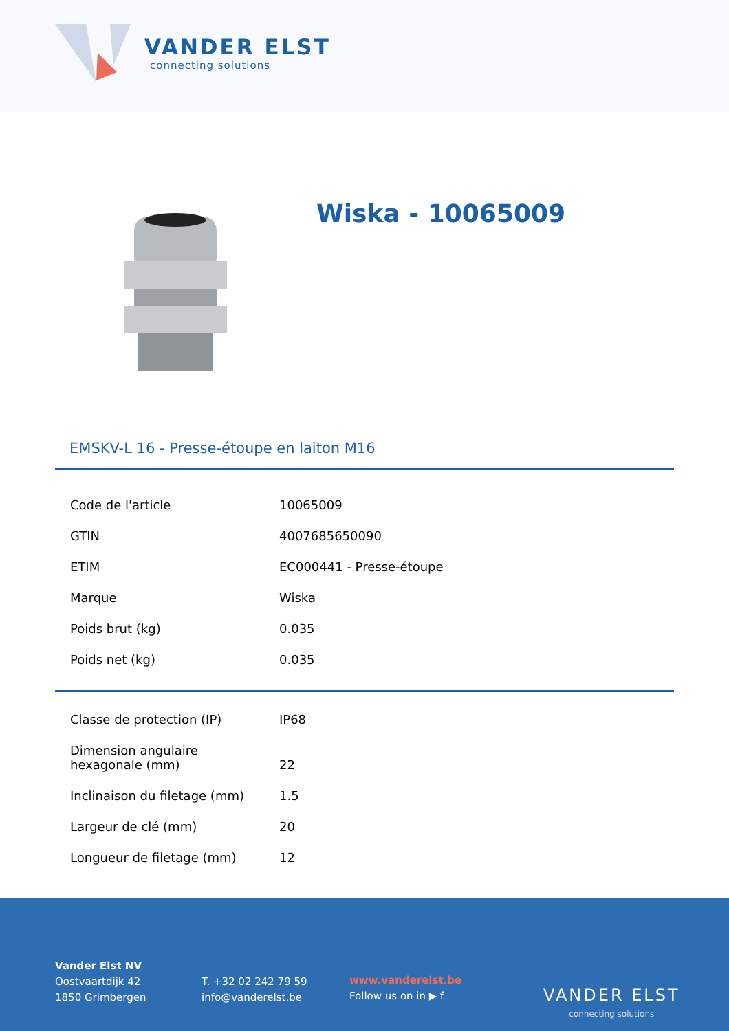VANDER ELST
connecting solutions
Wiska - 10065009
EMSKV-L 16 - Presse-étoupe en laiton M16
| Code de l'article | 10065009 |
| GTIN | 4007685650090 |
| ETIM | EC000441 - Presse-étoupe |
| Marque | Wiska |
| Poids brut (kg) | 0.035 |
| Poids net (kg) | 0.035 |
| Classe de protection (IP) | IP68 |
| Dimension angulaire hexagonale (mm) | 22 |
| Inclinaison du filetage (mm) | 1.5 |
| Largeur de clé (mm) | 20 |
| Longueur de filetage (mm) | 12 |
Vander Elst NV
Oostvaartdijk 42
1850 Grimbergen
T. +32 02 242 79 59
info@vanderelst.be
www.vanderelst.be
Follow us on in ▶ f
VANDER ELST
connecting solutions